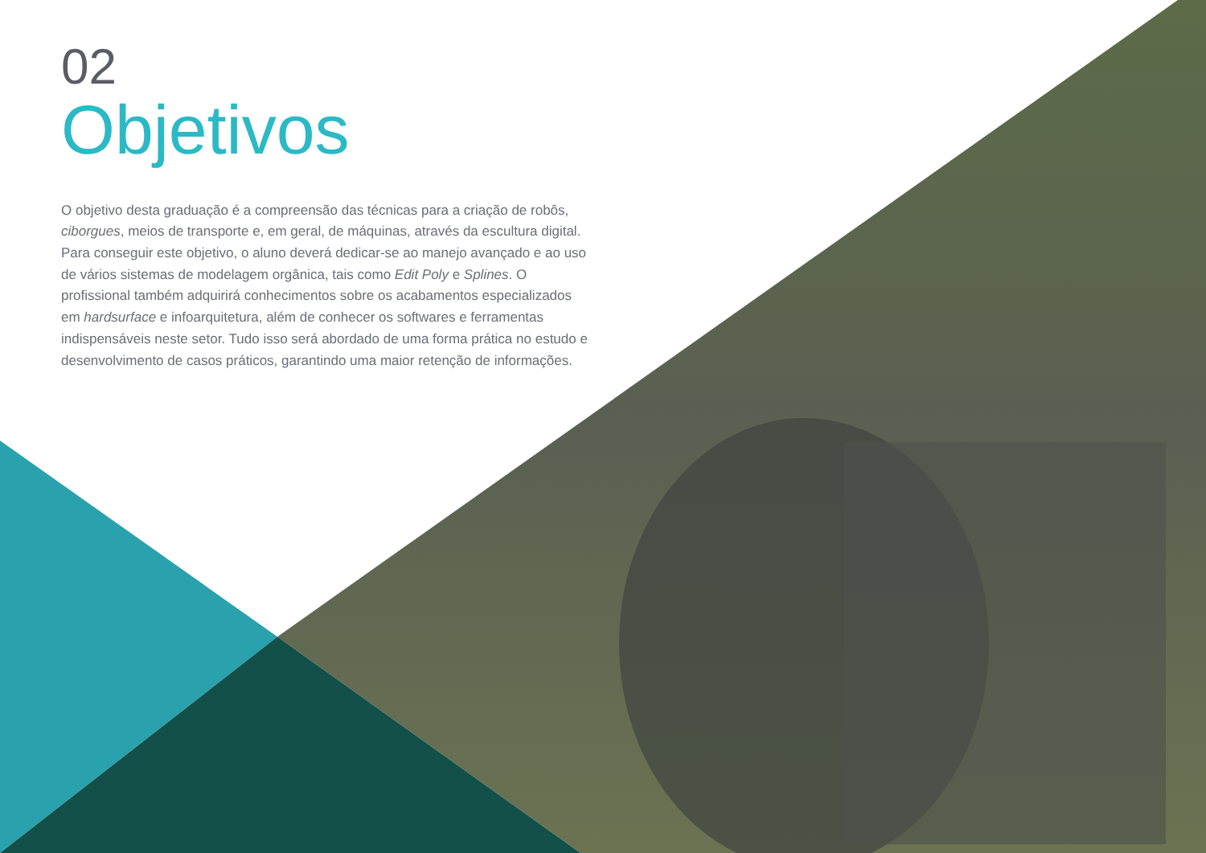02
Objetivos
O objetivo desta graduação é a compreensão das técnicas para a criação de robôs, ciborgues, meios de transporte e, em geral, de máquinas, através da escultura digital. Para conseguir este objetivo, o aluno deverá dedicar-se ao manejo avançado e ao uso de vários sistemas de modelagem orgânica, tais como Edit Poly e Splines. O profissional também adquirirá conhecimentos sobre os acabamentos especializados em hardsurface e infoarquitetura, além de conhecer os softwares e ferramentas indispensáveis neste setor. Tudo isso será abordado de uma forma prática no estudo e desenvolvimento de casos práticos, garantindo uma maior retenção de informações.